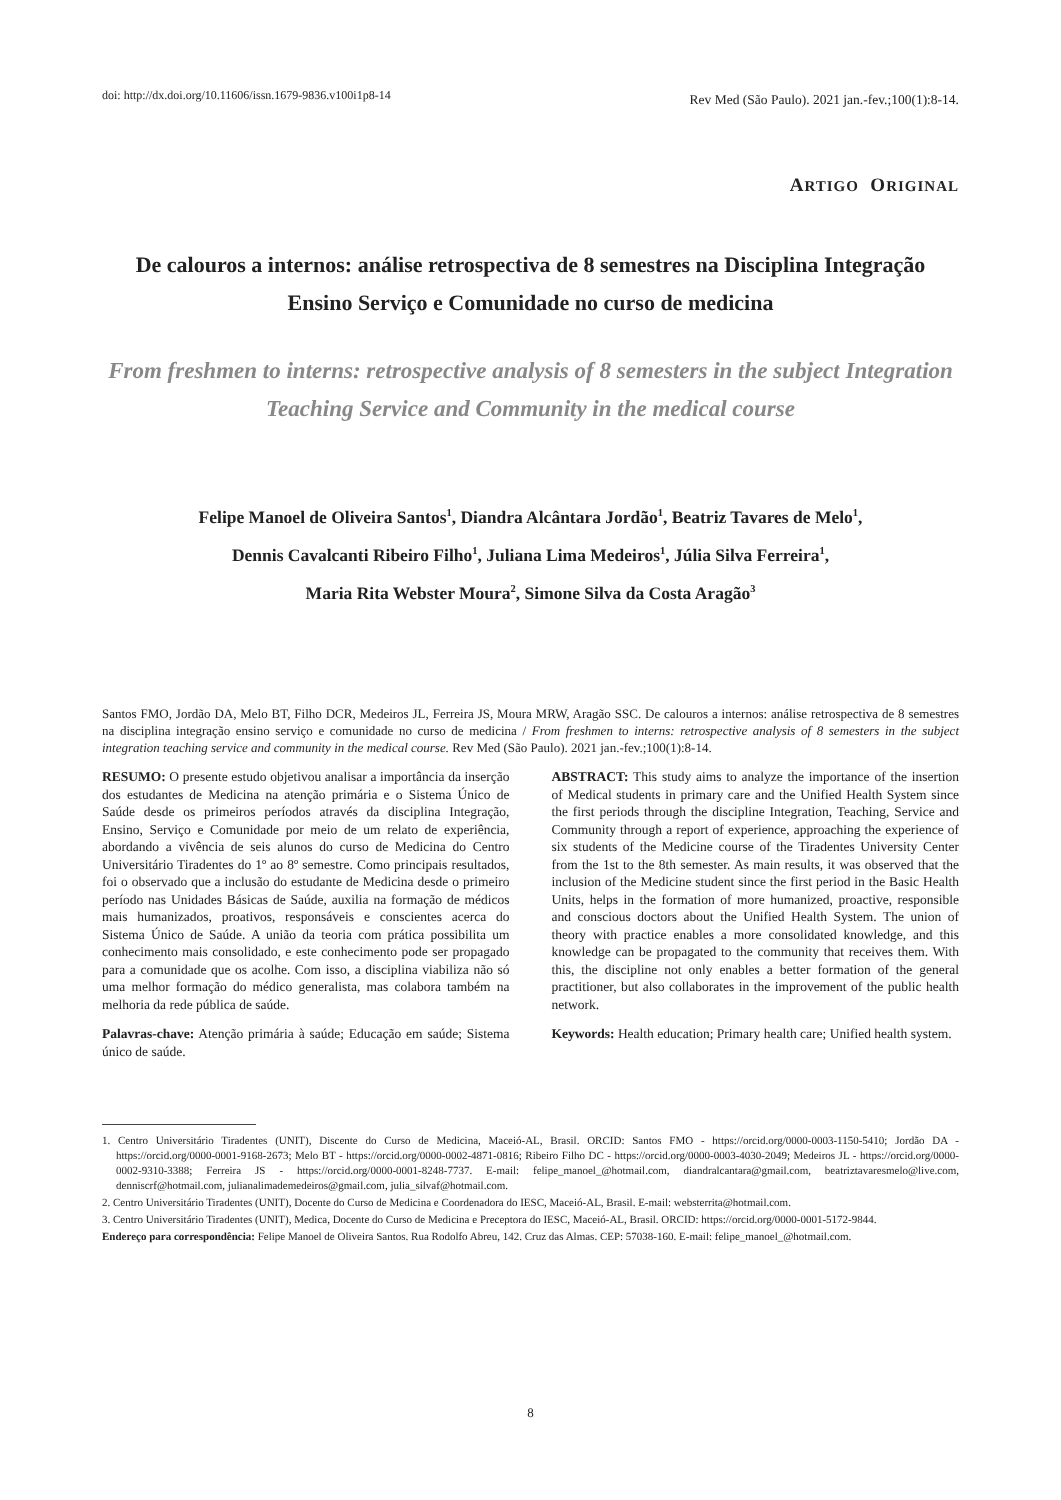doi: http://dx.doi.org/10.11606/issn.1679-9836.v100i1p8-14
Rev Med (São Paulo). 2021 jan.-fev.;100(1):8-14.
ARTIGO ORIGINAL
De calouros a internos: análise retrospectiva de 8 semestres na Disciplina Integração Ensino Serviço e Comunidade no curso de medicina
From freshmen to interns: retrospective analysis of 8 semesters in the subject Integration Teaching Service and Community in the medical course
Felipe Manoel de Oliveira Santos<sup>1</sup>, Diandra Alcântara Jordão<sup>1</sup>, Beatriz Tavares de Melo<sup>1</sup>,
Dennis Cavalcanti Ribeiro Filho<sup>1</sup>, Juliana Lima Medeiros<sup>1</sup>, Júlia Silva Ferreira<sup>1</sup>,
Maria Rita Webster Moura<sup>2</sup>, Simone Silva da Costa Aragão<sup>3</sup>
Santos FMO, Jordão DA, Melo BT, Filho DCR, Medeiros JL, Ferreira JS, Moura MRW, Aragão SSC. De calouros a internos: análise retrospectiva de 8 semestres na disciplina integração ensino serviço e comunidade no curso de medicina / From freshmen to interns: retrospective analysis of 8 semesters in the subject integration teaching service and community in the medical course. Rev Med (São Paulo). 2021 jan.-fev.;100(1):8-14.
RESUMO: O presente estudo objetivou analisar a importância da inserção dos estudantes de Medicina na atenção primária e o Sistema Único de Saúde desde os primeiros períodos através da disciplina Integração, Ensino, Serviço e Comunidade por meio de um relato de experiência, abordando a vivência de seis alunos do curso de Medicina do Centro Universitário Tiradentes do 1º ao 8º semestre. Como principais resultados, foi o observado que a inclusão do estudante de Medicina desde o primeiro período nas Unidades Básicas de Saúde, auxilia na formação de médicos mais humanizados, proativos, responsáveis e conscientes acerca do Sistema Único de Saúde. A união da teoria com prática possibilita um conhecimento mais consolidado, e este conhecimento pode ser propagado para a comunidade que os acolhe. Com isso, a disciplina viabiliza não só uma melhor formação do médico generalista, mas colabora também na melhoria da rede pública de saúde.
Palavras-chave: Atenção primária à saúde; Educação em saúde; Sistema único de saúde.
ABSTRACT: This study aims to analyze the importance of the insertion of Medical students in primary care and the Unified Health System since the first periods through the discipline Integration, Teaching, Service and Community through a report of experience, approaching the experience of six students of the Medicine course of the Tiradentes University Center from the 1st to the 8th semester. As main results, it was observed that the inclusion of the Medicine student since the first period in the Basic Health Units, helps in the formation of more humanized, proactive, responsible and conscious doctors about the Unified Health System. The union of theory with practice enables a more consolidated knowledge, and this knowledge can be propagated to the community that receives them. With this, the discipline not only enables a better formation of the general practitioner, but also collaborates in the improvement of the public health network.
Keywords: Health education; Primary health care; Unified health system.
1. Centro Universitário Tiradentes (UNIT), Discente do Curso de Medicina, Maceió-AL, Brasil. ORCID: Santos FMO - https://orcid.org/0000-0003-1150-5410; Jordão DA - https://orcid.org/0000-0001-9168-2673; Melo BT - https://orcid.org/0000-0002-4871-0816; Ribeiro Filho DC - https://orcid.org/0000-0003-4030-2049; Medeiros JL - https://orcid.org/0000-0002-9310-3388; Ferreira JS - https://orcid.org/0000-0001-8248-7737. E-mail: felipe_manoel_@hotmail.com, diandralcantara@gmail.com, beatriztavaresmelo@live.com, denniscrf@hotmail.com, julianalimademedeiros@gmail.com, julia_silvaf@hotmail.com.
2. Centro Universitário Tiradentes (UNIT), Docente do Curso de Medicina e Coordenadora do IESC, Maceió-AL, Brasil. E-mail: websterrita@hotmail.com.
3. Centro Universitário Tiradentes (UNIT), Medica, Docente do Curso de Medicina e Preceptora do IESC, Maceió-AL, Brasil. ORCID: https://orcid.org/0000-0001-5172-9844.
Endereço para correspondência: Felipe Manoel de Oliveira Santos. Rua Rodolfo Abreu, 142. Cruz das Almas. CEP: 57038-160. E-mail: felipe_manoel_@hotmail.com.
8